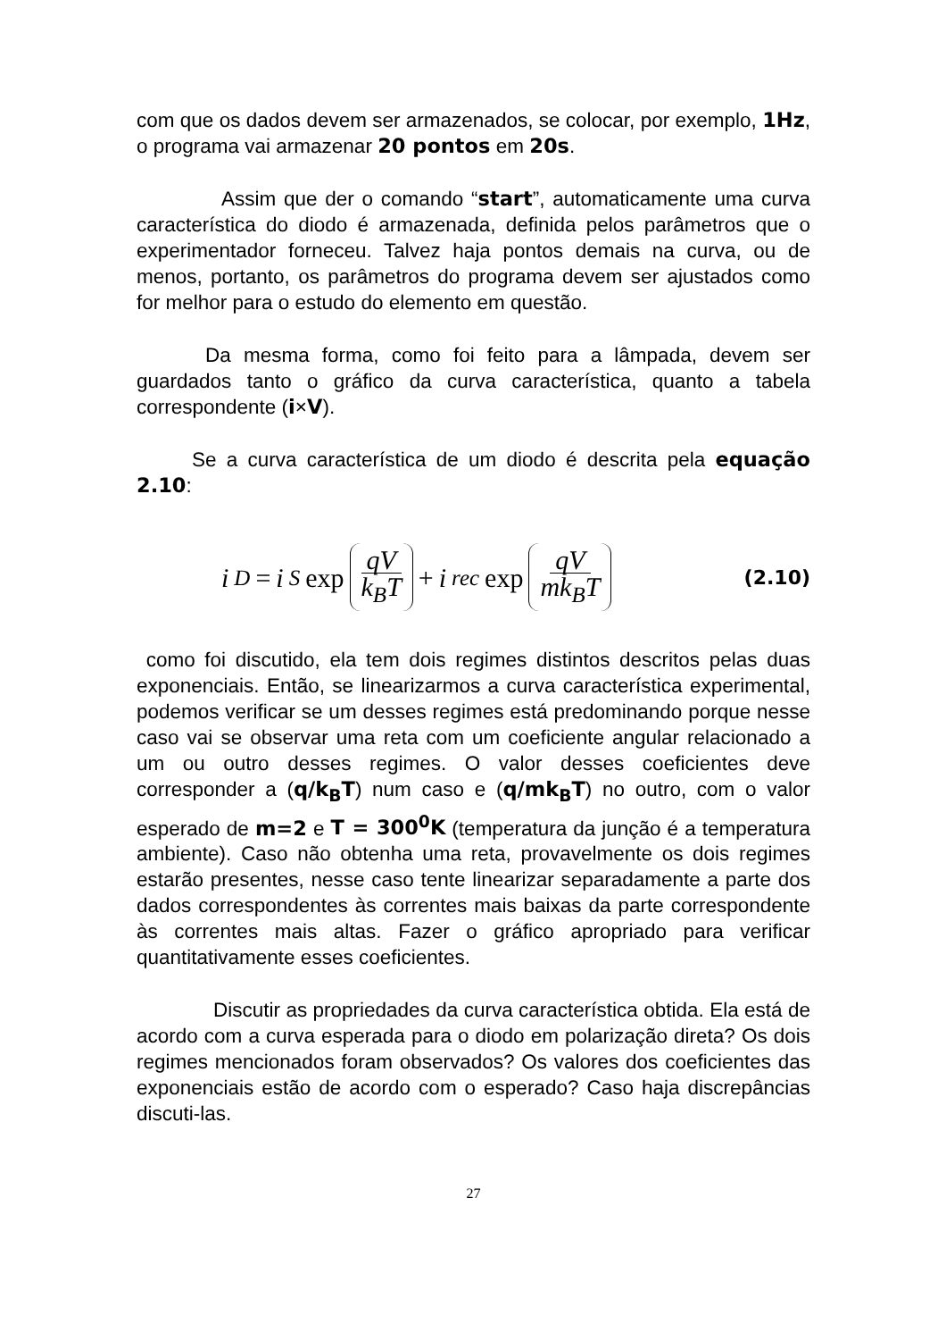com que os dados devem ser armazenados, se colocar, por exemplo, 1Hz, o programa vai armazenar 20 pontos em 20s.
Assim que der o comando “start”, automaticamente uma curva característica do diodo é armazenada, definida pelos parâmetros que o experimentador forneceu. Talvez haja pontos demais na curva, ou de menos, portanto, os parâmetros do programa devem ser ajustados como for melhor para o estudo do elemento em questão.
Da mesma forma, como foi feito para a lâmpada, devem ser guardados tanto o gráfico da curva característica, quanto a tabela correspondente (i×V).
Se a curva característica de um diodo é descrita pela equação 2.10:
i<sub>D</sub> = i<sub>S</sub> exp qV k<sub>B</sub>T + i<sub>rec</sub> exp qV mk<sub>B</sub>T
(2.10)
como foi discutido, ela tem dois regimes distintos descritos pelas duas exponenciais. Então, se linearizarmos a curva característica experimental, podemos verificar se um desses regimes está predominando porque nesse caso vai se observar uma reta com um coeficiente angular relacionado a um ou outro desses regimes. O valor desses coeficientes deve corresponder a (q/k<sub>B</sub>T) num caso e (q/mk<sub>B</sub>T) no outro, com o valor esperado de m=2 e T = 300<sup>0</sup>K (temperatura da junção é a temperatura ambiente). Caso não obtenha uma reta, provavelmente os dois regimes estarão presentes, nesse caso tente linearizar separadamente a parte dos dados correspondentes às correntes mais baixas da parte correspondente às correntes mais altas. Fazer o gráfico apropriado para verificar quantitativamente esses coeficientes.
Discutir as propriedades da curva característica obtida. Ela está de acordo com a curva esperada para o diodo em polarização direta? Os dois regimes mencionados foram observados? Os valores dos coeficientes das exponenciais estão de acordo com o esperado? Caso haja discrepâncias discuti-las.
27